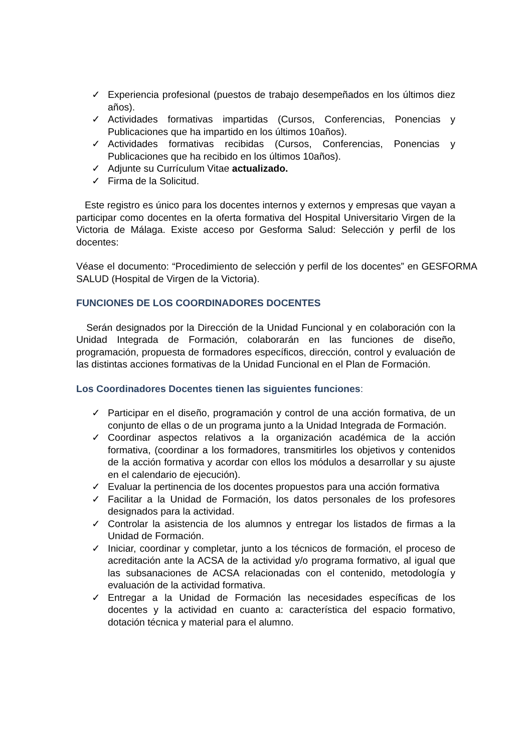✓ Experiencia profesional (puestos de trabajo desempeñados en los últimos diez años).
✓ Actividades formativas impartidas (Cursos, Conferencias, Ponencias y Publicaciones que ha impartido en los últimos 10años).
✓ Actividades formativas recibidas (Cursos, Conferencias, Ponencias y Publicaciones que ha recibido en los últimos 10años).
✓ Adjunte su Currículum Vitae actualizado.
✓ Firma de la Solicitud.
Este registro es único para los docentes internos y externos y empresas que vayan a participar como docentes en la oferta formativa del Hospital Universitario Virgen de la Victoria de Málaga. Existe acceso por Gesforma Salud: Selección y perfil de los docentes:
Véase el documento: “Procedimiento de selección y perfil de los docentes” en GESFORMA SALUD (Hospital de Virgen de la Victoria).
FUNCIONES DE LOS COORDINADORES DOCENTES
Serán designados por la Dirección de la Unidad Funcional y en colaboración con la Unidad Integrada de Formación, colaborarán en las funciones de diseño, programación, propuesta de formadores específicos, dirección, control y evaluación de las distintas acciones formativas de la Unidad Funcional en el Plan de Formación.
Los Coordinadores Docentes tienen las siguientes funciones:
✓ Participar en el diseño, programación y control de una acción formativa, de un conjunto de ellas o de un programa junto a la Unidad Integrada de Formación.
✓ Coordinar aspectos relativos a la organización académica de la acción formativa, (coordinar a los formadores, transmitirles los objetivos y contenidos de la acción formativa y acordar con ellos los módulos a desarrollar y su ajuste en el calendario de ejecución).
✓ Evaluar la pertinencia de los docentes propuestos para una acción formativa
✓ Facilitar a la Unidad de Formación, los datos personales de los profesores designados para la actividad.
✓ Controlar la asistencia de los alumnos y entregar los listados de firmas a la Unidad de Formación.
✓ Iniciar, coordinar y completar, junto a los técnicos de formación, el proceso de acreditación ante la ACSA de la actividad y/o programa formativo, al igual que las subsanaciones de ACSA relacionadas con el contenido, metodología y evaluación de la actividad formativa.
✓ Entregar a la Unidad de Formación las necesidades específicas de los docentes y la actividad en cuanto a: característica del espacio formativo, dotación técnica y material para el alumno.